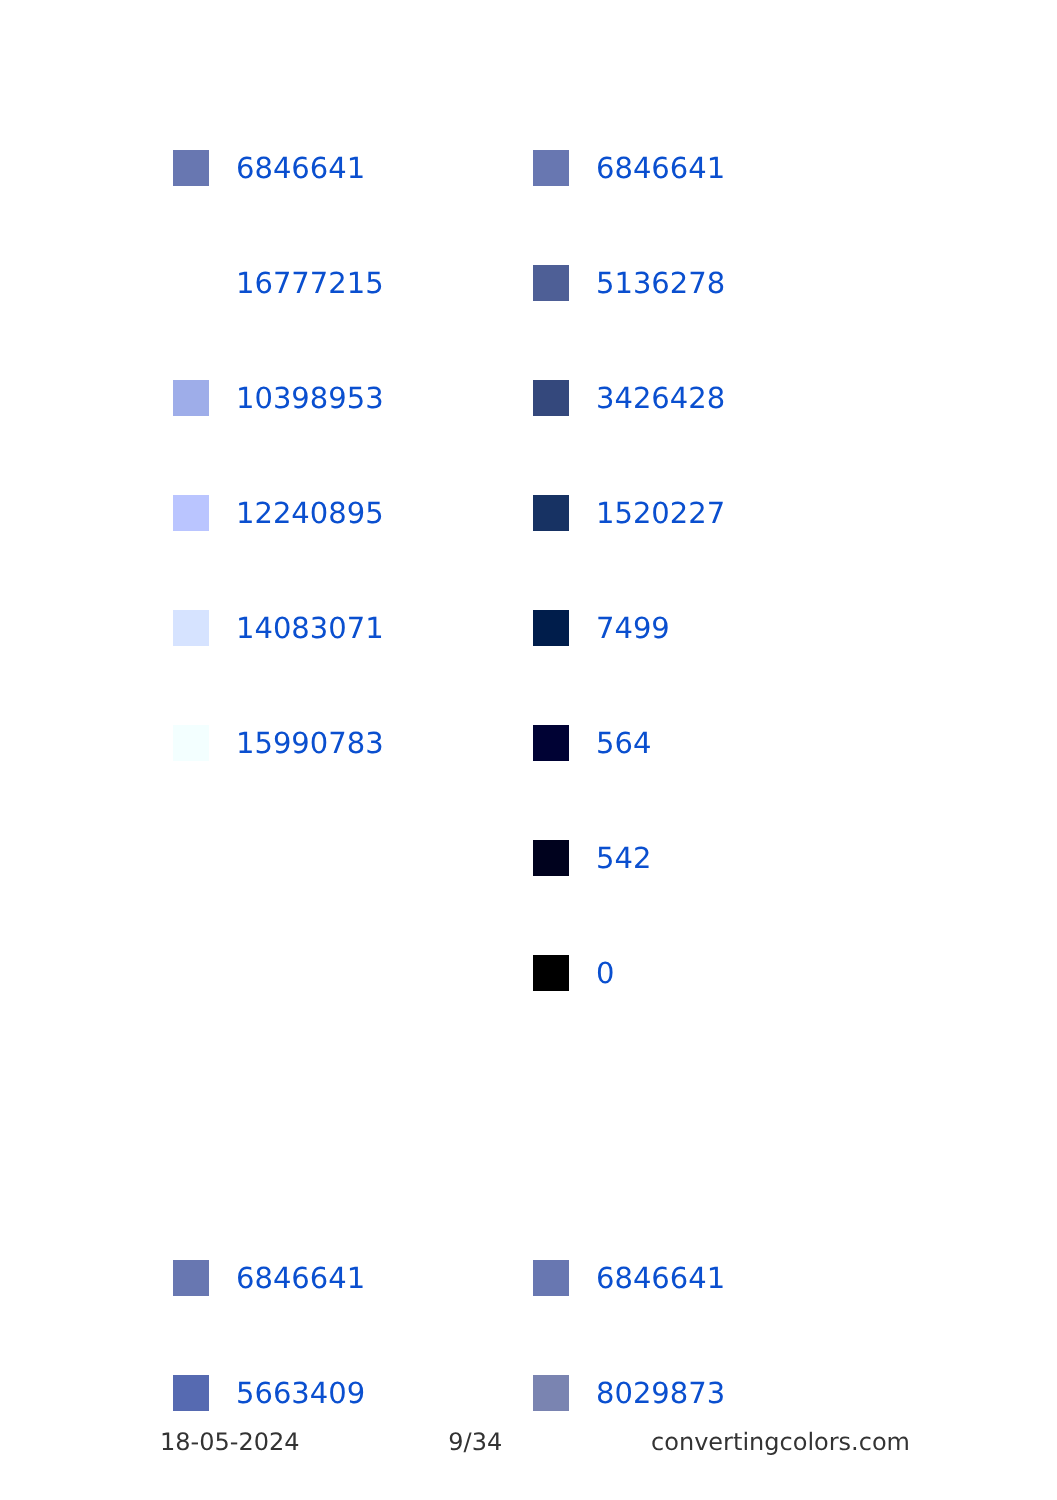6846641
16777215
10398953
12240895
14083071
15990783
6846641
5136278
3426428
1520227
7499
564
542
0
6846641
5663409
6846641
8029873
18-05-2024 9/34 convertingcolors.com